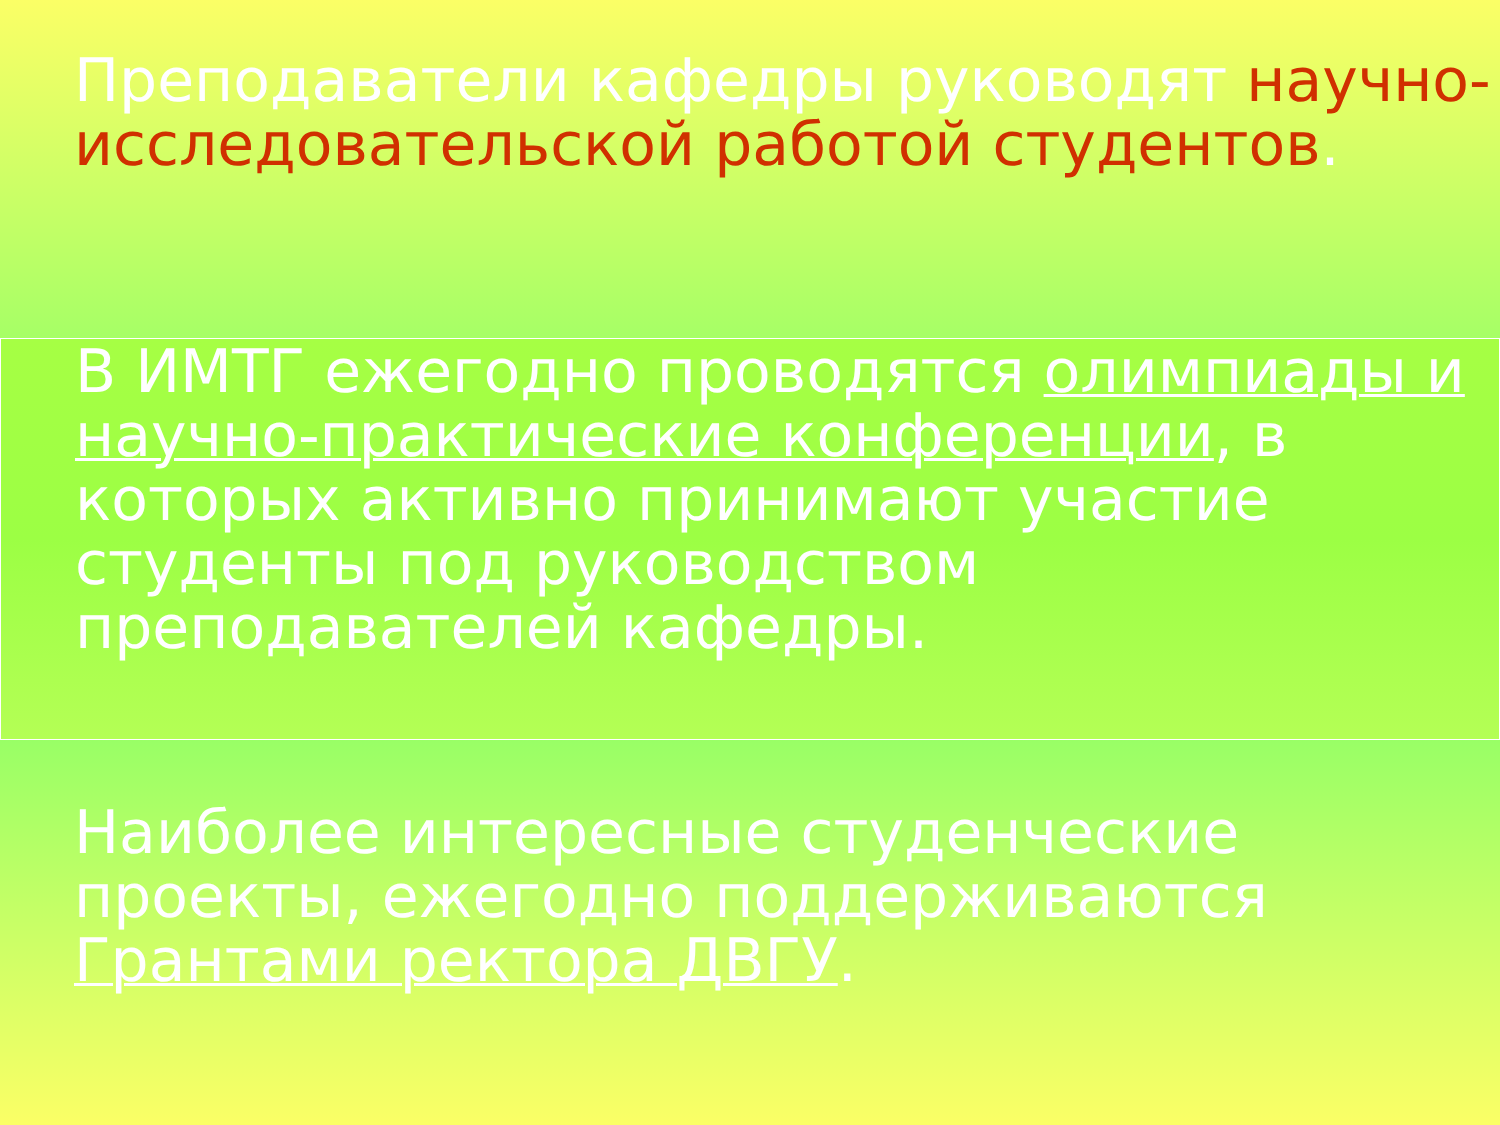Преподаватели кафедры руководят научно-исследовательской работой студентов.
В ИМТГ ежегодно проводятся олимпиады и научно-практические конференции, в которых активно принимают участие студенты под руководством преподавателей кафедры.
Наиболее интересные студенческие проекты, ежегодно поддерживаются Грантами ректора ДВГУ.